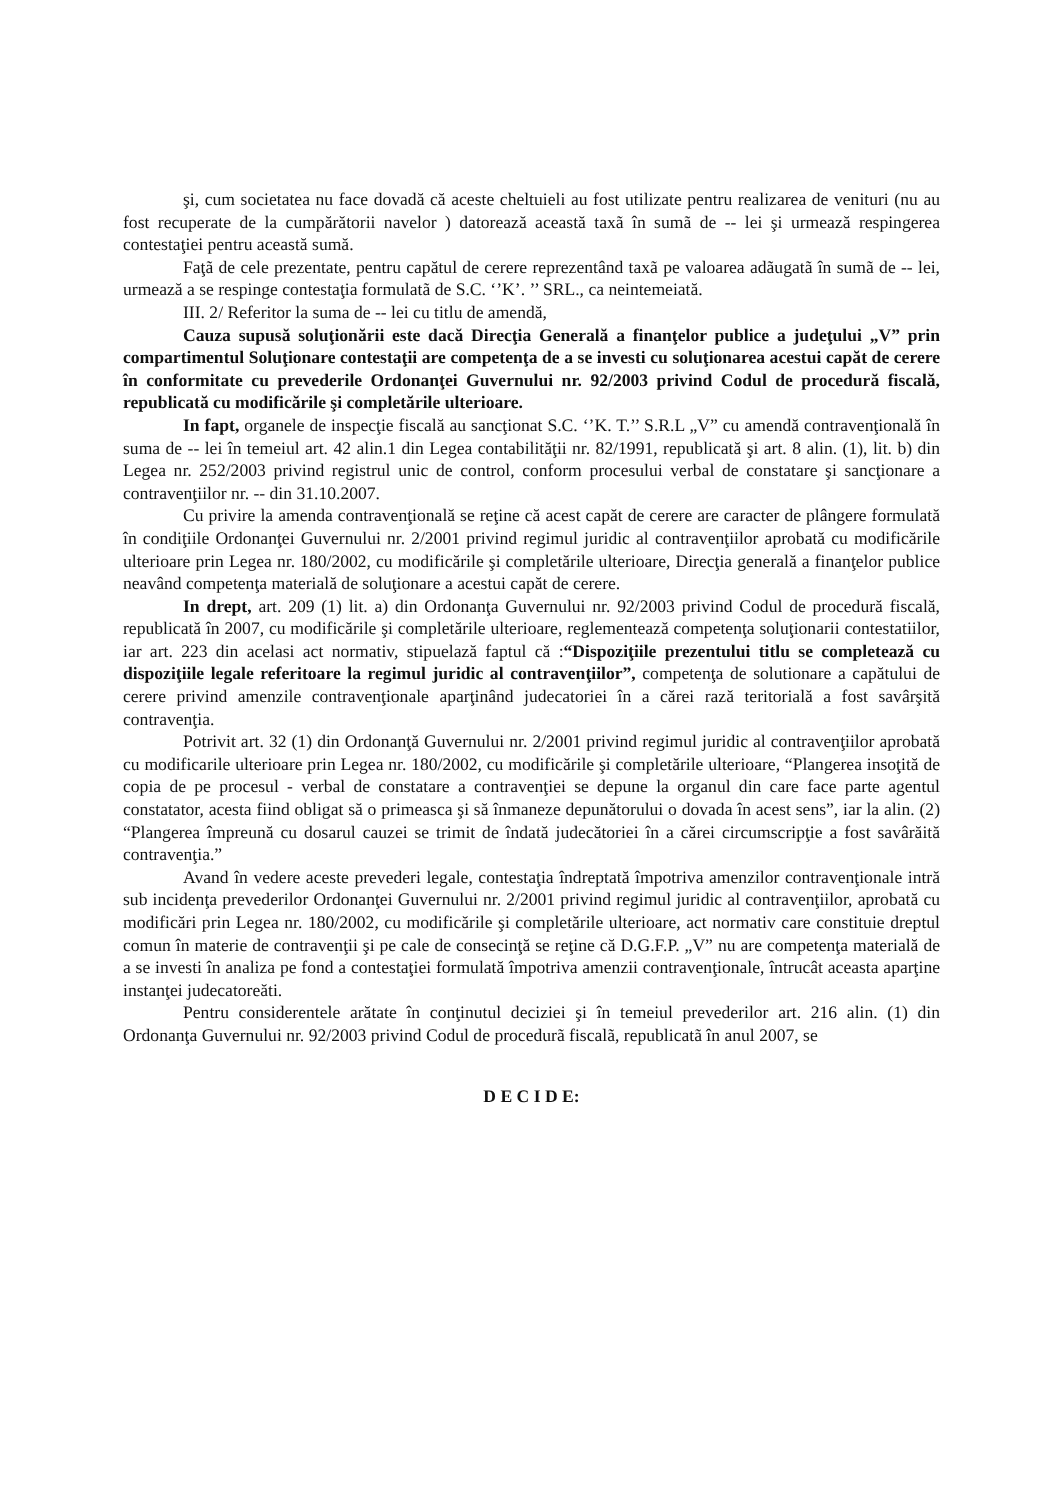şi, cum societatea nu face dovadă că aceste cheltuieli au fost utilizate pentru realizarea de venituri (nu au fost recuperate de la cumpărătorii navelor ) datorează această taxã în sumã de -- lei şi urmează respingerea contestaţiei pentru această sumă.
Faţã de cele prezentate, pentru capătul de cerere reprezentând taxã pe valoarea adãugatã în sumã de -- lei, urmează a se respinge contestaţia formulatã de S.C. ‘’K’. ’’ SRL., ca neintemeiată.
III. 2/ Referitor la suma de -- lei cu titlu de amendă,
Cauza supusă soluţionării este dacă Direcţia Generală a finanţelor publice a judeţului „V” prin compartimentul Soluţionare contestaţii are competenţa de a se investi cu soluţionarea acestui capăt de cerere în conformitate cu prevederile Ordonanţei Guvernului nr. 92/2003 privind Codul de procedură fiscală, republicată cu modificările şi completările ulterioare.
In fapt, organele de inspecţie fiscală au sancţionat S.C. ‘’K. T.’’ S.R.L „V” cu amendă contravenţională în suma de -- lei în temeiul art. 42 alin.1 din Legea contabilităţii nr. 82/1991, republicată şi art. 8 alin. (1), lit. b) din Legea nr. 252/2003 privind registrul unic de control, conform procesului verbal de constatare şi sancţionare a contravenţiilor nr. -- din 31.10.2007.
Cu privire la amenda contravenţională se reţine că acest capăt de cerere are caracter de plângere formulată în condiţiile Ordonanţei Guvernului nr. 2/2001 privind regimul juridic al contravenţiilor aprobată cu modificările ulterioare prin Legea nr. 180/2002, cu modificările şi completările ulterioare, Direcţia generală a finanţelor publice neavând competenţa materială de soluţionare a acestui capăt de cerere.
In drept, art. 209 (1) lit. a) din Ordonanţa Guvernului nr. 92/2003 privind Codul de procedură fiscală, republicată în 2007, cu modificările şi completările ulterioare, reglementează competenţa soluţionarii contestatiilor, iar art. 223 din acelasi act normativ, stipuelază faptul că :“Dispoziţiile prezentului titlu se completează cu dispoziţiile legale referitoare la regimul juridic al contravenţiilor”, competenţa de solutionare a capătului de cerere privind amenzile contravenţionale aparţinând judecatoriei în a cărei rază teritorială a fost savârşită contravenţia.
Potrivit art. 32 (1) din Ordonanţă Guvernului nr. 2/2001 privind regimul juridic al contravenţiilor aprobată cu modificarile ulterioare prin Legea nr. 180/2002, cu modificările şi completările ulterioare, “Plangerea insoţită de copia de pe procesul - verbal de constatare a contravenţiei se depune la organul din care face parte agentul constatator, acesta fiind obligat să o primeasca şi să înmaneze depunătorului o dovada în acest sens”, iar la alin. (2) “Plangerea împreună cu dosarul cauzei se trimit de îndată judecătoriei în a cărei circumscripţie a fost savârăită contravenţia.”
Avand în vedere aceste prevederi legale, contestaţia îndreptată împotriva amenzilor contravenţionale intră sub incidenţa prevederilor Ordonanţei Guvernului nr. 2/2001 privind regimul juridic al contravenţiilor, aprobată cu modificări prin Legea nr. 180/2002, cu modificările şi completările ulterioare, act normativ care constituie dreptul comun în materie de contravenţii şi pe cale de consecinţă se reţine că D.G.F.P. „V” nu are competenţa materială de a se investi în analiza pe fond a contestaţiei formulată împotriva amenzii contravenţionale, întrucât aceasta aparţine instanţei judecatoreăti.
Pentru considerentele arătate în conţinutul deciziei şi în temeiul prevederilor art. 216 alin. (1) din Ordonanţa Guvernului nr. 92/2003 privind Codul de procedurã fiscalã, republicatã în anul 2007, se
D E C I D E: